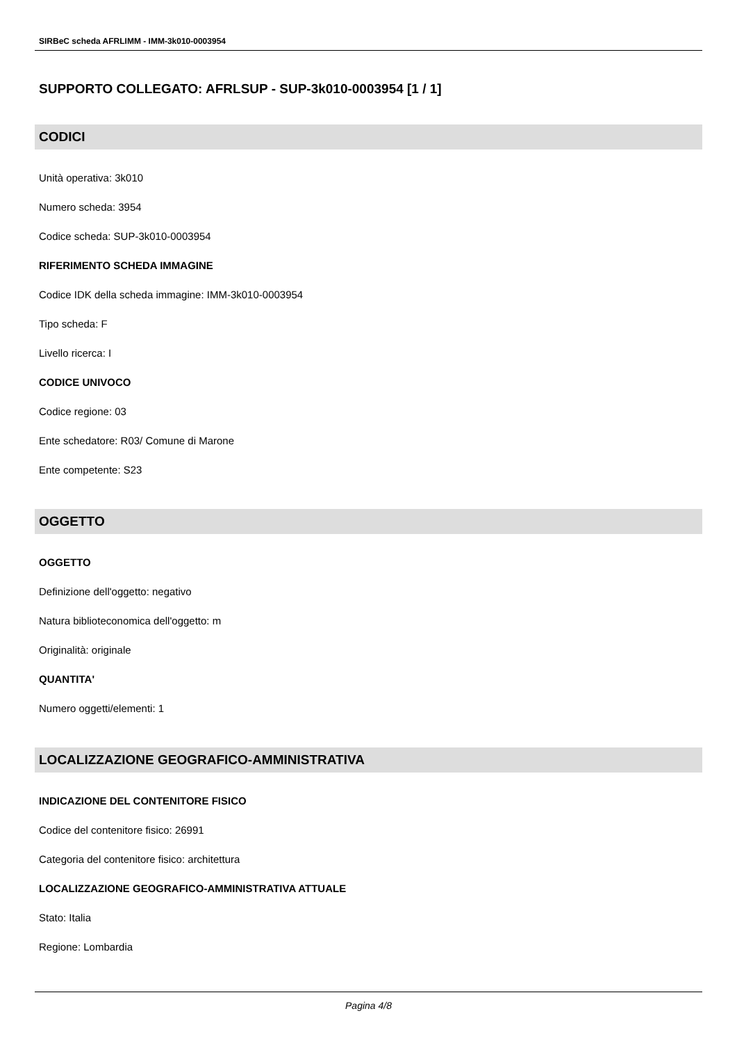SIRBeC scheda AFRLIMM - IMM-3k010-0003954
SUPPORTO COLLEGATO: AFRLSUP - SUP-3k010-0003954 [1 / 1]
CODICI
Unità operativa: 3k010
Numero scheda: 3954
Codice scheda: SUP-3k010-0003954
RIFERIMENTO SCHEDA IMMAGINE
Codice IDK della scheda immagine: IMM-3k010-0003954
Tipo scheda: F
Livello ricerca: I
CODICE UNIVOCO
Codice regione: 03
Ente schedatore: R03/ Comune di Marone
Ente competente: S23
OGGETTO
OGGETTO
Definizione dell'oggetto: negativo
Natura biblioteconomica dell'oggetto: m
Originalità: originale
QUANTITA'
Numero oggetti/elementi: 1
LOCALIZZAZIONE GEOGRAFICO-AMMINISTRATIVA
INDICAZIONE DEL CONTENITORE FISICO
Codice del contenitore fisico: 26991
Categoria del contenitore fisico: architettura
LOCALIZZAZIONE GEOGRAFICO-AMMINISTRATIVA ATTUALE
Stato: Italia
Regione: Lombardia
Pagina 4/8